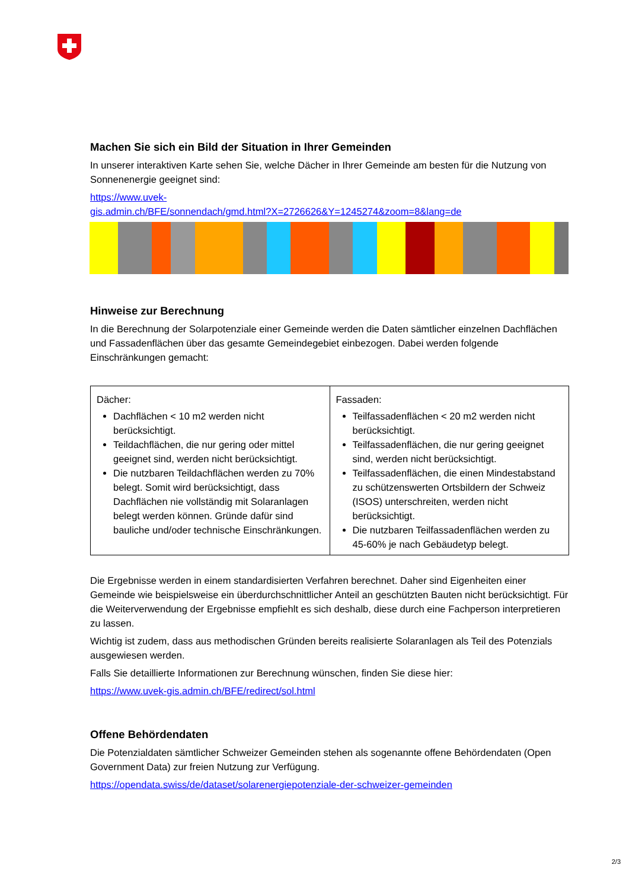Machen Sie sich ein Bild der Situation in Ihrer Gemeinden
In unserer interaktiven Karte sehen Sie, welche Dächer in Ihrer Gemeinde am besten für die Nutzung von Sonnenenergie geeignet sind:
https://www.uvek-
gis.admin.ch/BFE/sonnendach/gmd.html?X=2726626&Y=1245274&zoom=8&lang=de
Hinweise zur Berechnung
In die Berechnung der Solarpotenziale einer Gemeinde werden die Daten sämtlicher einzelnen Dachflächen und Fassadenflächen über das gesamte Gemeindegebiet einbezogen. Dabei werden folgende Einschränkungen gemacht:
| Dächer: Dachflächen < 10 m2 werden nicht berücksichtigt. Teildachflächen, die nur gering oder mittel geeignet sind, werden nicht berücksichtigt. Die nutzbaren Teildachflächen werden zu 70% belegt. Somit wird berücksichtigt, dass Dachflächen nie vollständig mit Solaranlagen belegt werden können. Gründe dafür sind bauliche und/oder technische Einschränkungen. | Fassaden: Teilfassadenflächen < 20 m2 werden nicht berücksichtigt. Teilfassadenflächen, die nur gering geeignet sind, werden nicht berücksichtigt. Teilfassadenflächen, die einen Mindestabstand zu schützenswerten Ortsbildern der Schweiz (ISOS) unterschreiten, werden nicht berücksichtigt. Die nutzbaren Teilfassadenflächen werden zu 45-60% je nach Gebäudetyp belegt. |
Die Ergebnisse werden in einem standardisierten Verfahren berechnet. Daher sind Eigenheiten einer Gemeinde wie beispielsweise ein überdurchschnittlicher Anteil an geschützten Bauten nicht berücksichtigt. Für die Weiterverwendung der Ergebnisse empfiehlt es sich deshalb, diese durch eine Fachperson interpretieren zu lassen.
Wichtig ist zudem, dass aus methodischen Gründen bereits realisierte Solaranlagen als Teil des Potenzials ausgewiesen werden.
Falls Sie detaillierte Informationen zur Berechnung wünschen, finden Sie diese hier:
https://www.uvek-gis.admin.ch/BFE/redirect/sol.html
Offene Behördendaten
Die Potenzialdaten sämtlicher Schweizer Gemeinden stehen als sogenannte offene Behördendaten (Open Government Data) zur freien Nutzung zur Verfügung.
https://opendata.swiss/de/dataset/solarenergiepotenziale-der-schweizer-gemeinden
2/3